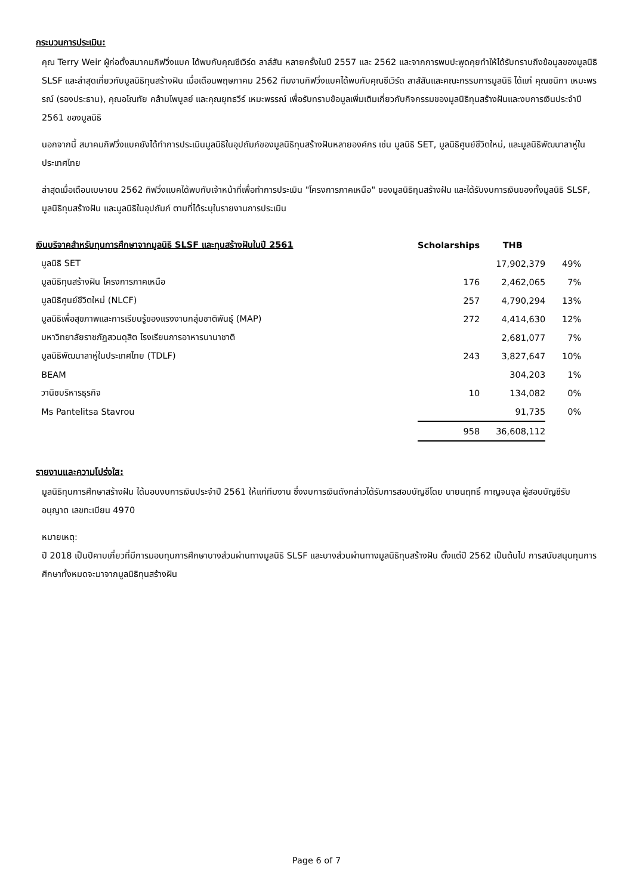กระบวนการประเมิน:
คุณ Terry Weir ผู้ก่อตั้งสมาคมกิฟวิ่งแบค ได้พบกับคุณซีเวิร์ด ลาส์สัน หลายครั้งในปี 2557 และ 2562 และจากการพบปะพูดคุยทำให้ได้รับทราบถึงข้อมูลของมูลนิธิ SLSF และล่าสุดเกี่ยวกับมูลนิธิทุนสร้างฝัน เมื่อเดือนพฤษภาคม 2562 ทีมงานกิฟวิ่งแบคได้พบกับคุณซีเวิร์ด ลาส์สันและคณะกรรมการมูลนิธิ ได้แก่ คุณชนิกา เหมะพรรณ์ (รองประธาน), คุณอโณทัย คล้ามไพบูลย์ และคุณยุทธวีร์ เหมะพรรณ์ เพื่อรับทราบข้อมูลเพิ่มเติมเกี่ยวกับกิจกรรมของมูลนิธิทุนสร้างฝันและงบการเงินประจำปี 2561 ของมูลนิธิ
นอกจากนี้ สมาคมกิฟวิ่งแบคยังได้ทำการประเมินมูลนิธิในอุปถัมภ์ของมูลนิธิทุนสร้างฝันหลายองค์กร เช่น มูลนิธิ SET, มูลนิธิศูนย์ชีวิตใหม่, และมูลนิธิพัฒนาลาหู่ในประเทศไทย
ล่าสุดเมื่อเดือนเมษายน 2562 กิฟวิ่งแบคได้พบกับเจ้าหน้าที่เพื่อทำการประเมิน "โครงการภาคเหนือ" ของมูลนิธิทุนสร้างฝัน และได้รับงบการเงินของทั้งมูลนิธิ SLSF, มูลนิธิทุนสร้างฝัน และมูลนิธิในอุปถัมภ์ ตามที่ได้ระบุในรายงานการประเมิน
| เงินบริจาคสำหรับทุนการศึกษาจากมูลนิธิ SLSF และทุนสร้างฝันในปี 2561 | Scholarships | THB | |
| --- | --- | --- | --- |
| มูลนิธิ SET | | 17,902,379 | 49% |
| มูลนิธิทุนสร้างฝัน โครงการภาคเหนือ | 176 | 2,462,065 | 7% |
| มูลนิธิศูนย์ชีวิตใหม่ (NLCF) | 257 | 4,790,294 | 13% |
| มูลนิธิเพื่อสุขภาพและการเรียนรู้ของแรงงานกลุ่มชาติพันธุ์ (MAP) | 272 | 4,414,630 | 12% |
| มหาวิทยาลัยราชภัฏสวนดุสิต โรงเรียนการอาหารนานาชาติ | | 2,681,077 | 7% |
| มูลนิธิพัฒนาลาหู่ในประเทศไทย (TDLF) | 243 | 3,827,647 | 10% |
| BEAM | | 304,203 | 1% |
| วานิชบริหารธุรกิจ | 10 | 134,082 | 0% |
| Ms Pantelitsa Stavrou | | 91,735 | 0% |
| | 958 | 36,608,112 | |
รายงานและความโปร่งใส:
มูลนิธิทุนการศึกษาสร้างฝัน ได้มอบงบการเงินประจำปี 2561 ให้แก่ทีมงาน ซึ่งงบการเงินดังกล่าวได้รับการสอบบัญชีโดย นายนฤทธิ์ กาญจนจุล ผู้สอบบัญชีรับอนุญาต เลขทะเบียน 4970
หมายเหตุ:
ปี 2018 เป็นปีคาบเกี่ยวที่มีการมอบทุนการศึกษาบางส่วนผ่านทางมูลนิธิ SLSF และบางส่วนผ่านทางมูลนิธิทุนสร้างฝัน ตั้งแต่ปี 2562 เป็นต้นไป การสนับสนุนทุนการศึกษาทั้งหมดจะมาจากมูลนิธิทุนสร้างฝัน
Page 6 of 7